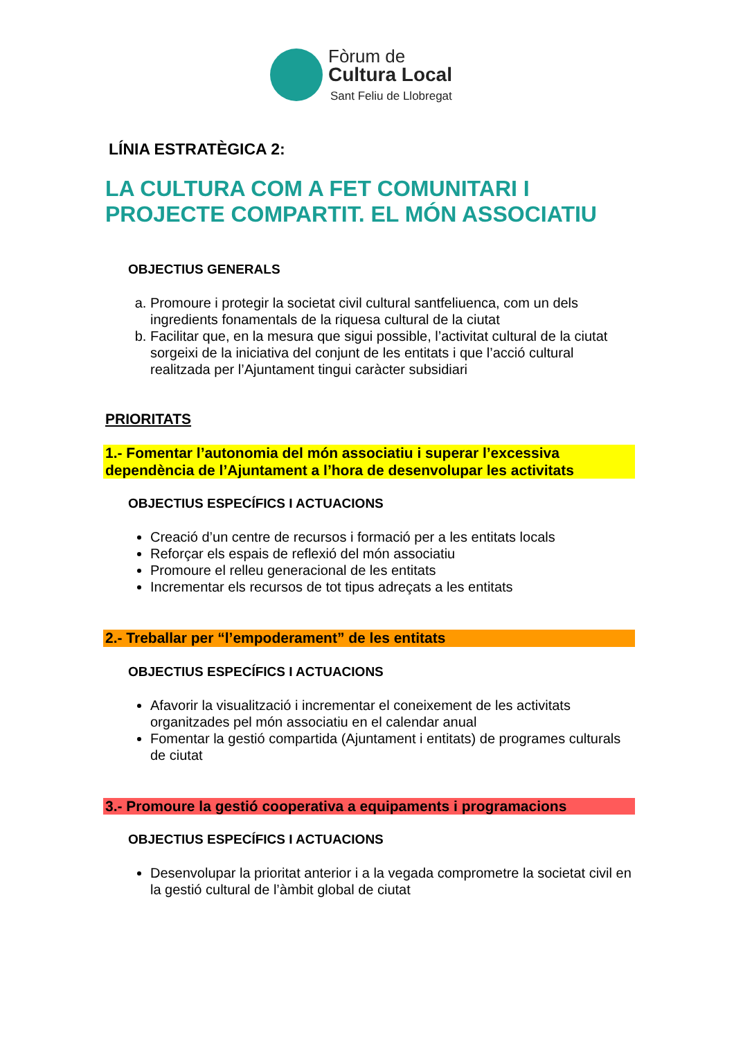Fòrum de
Cultura Local
Sant Feliu de Llobregat
LÍNIA ESTRATÈGICA 2:
LA CULTURA COM A FET COMUNITARI I PROJECTE COMPARTIT. EL MÓN ASSOCIATIU
OBJECTIUS GENERALS
a. Promoure i protegir la societat civil cultural santfeliuenca, com un dels ingredients fonamentals de la riquesa cultural de la ciutat
b. Facilitar que, en la mesura que sigui possible, l’activitat cultural de la ciutat sorgeixi de la iniciativa del conjunt de les entitats i que l’acció cultural realitzada per l’Ajuntament tingui caràcter subsidiari
PRIORITATS
1.- Fomentar l’autonomia del món associatiu i superar l’excessiva dependència de l’Ajuntament a l’hora de desenvolupar les activitats
OBJECTIUS ESPECÍFICS I ACTUACIONS
Creació d’un centre de recursos i formació per a les entitats locals
Reforçar els espais de reflexió del món associatiu
Promoure el relleu generacional de les entitats
Incrementar els recursos de tot tipus adreçats a les entitats
2.- Treballar per “l’empoderament” de les entitats
OBJECTIUS ESPECÍFICS I ACTUACIONS
Afavorir la visualització i incrementar el coneixement de les activitats organitzades pel món associatiu en el calendar anual
Fomentar la gestió compartida (Ajuntament i entitats) de programes culturals de ciutat
3.- Promoure la gestió cooperativa a equipaments i programacions
OBJECTIUS ESPECÍFICS I ACTUACIONS
Desenvolupar la prioritat anterior i a la vegada comprometre la societat civil en la gestió cultural de l’àmbit global de ciutat